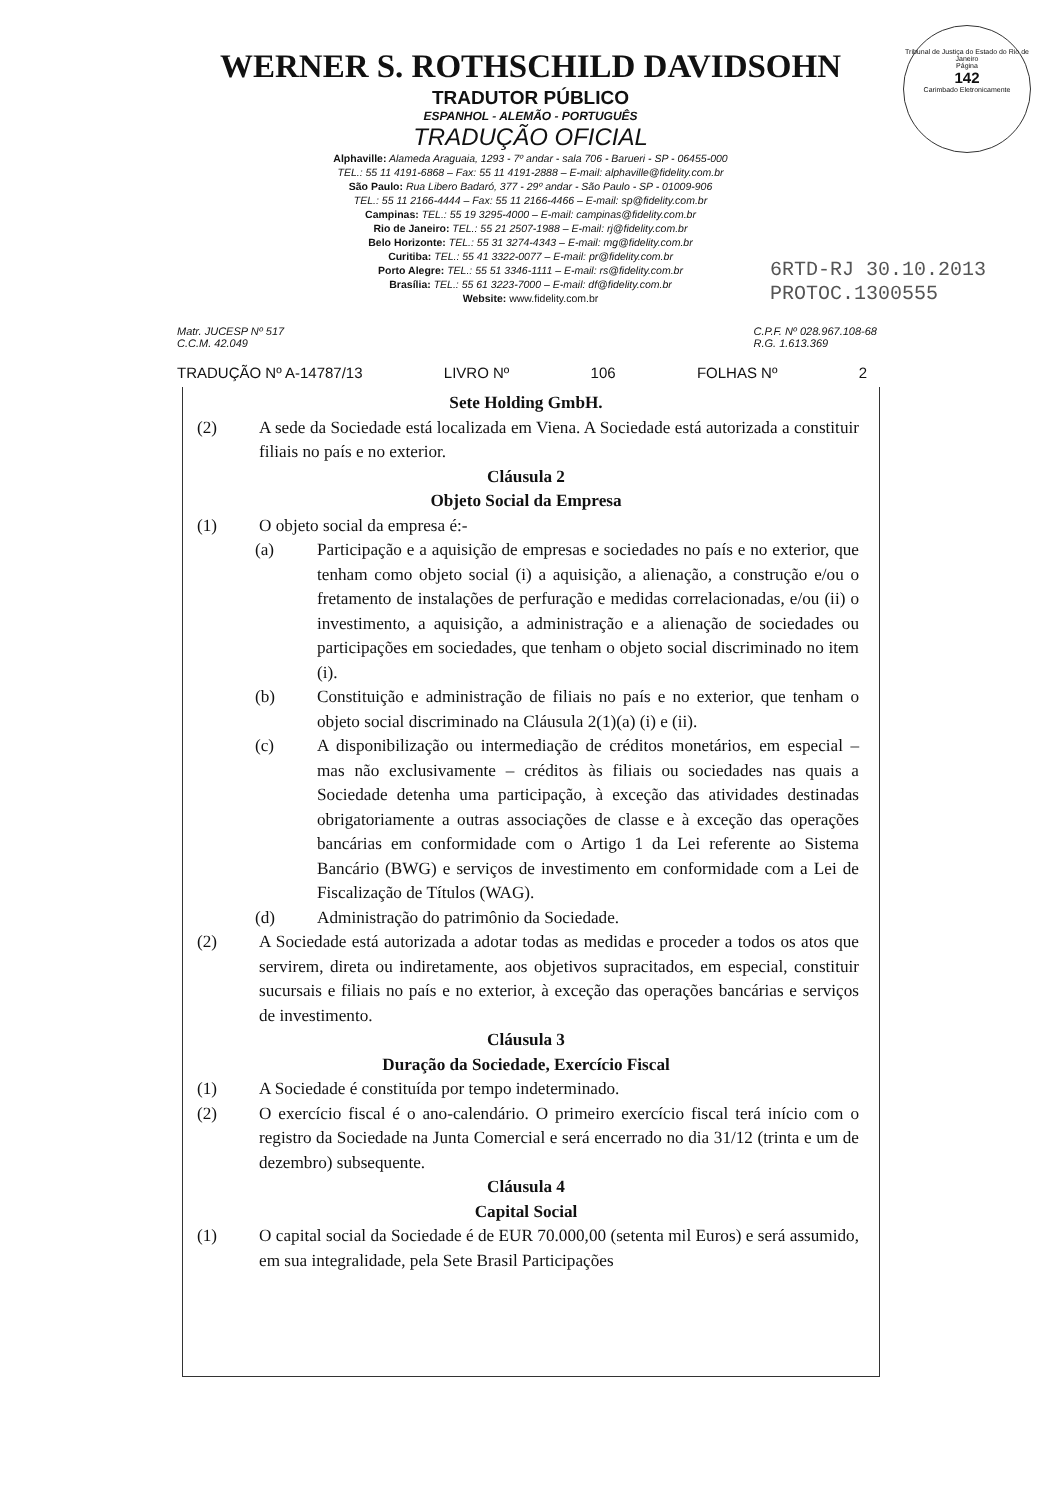Tribunal de Justiça do Estado do Rio de Janeiro
Página
142
Carimbado Eletronicamente
WERNER S. ROTHSCHILD DAVIDSOHN
TRADUTOR PÚBLICO
ESPANHOL - ALEMÃO - PORTUGUÊS
TRADUÇÃO OFICIAL
Alphaville: Alameda Araguaia, 1293 - 7º andar - sala 706 - Barueri - SP - 06455-000
TEL.: 55 11 4191-6868 – Fax: 55 11 4191-2888 – E-mail: alphaville@fidelity.com.br
São Paulo: Rua Libero Badaró, 377 - 29º andar - São Paulo - SP - 01009-906
TEL.: 55 11 2166-4444 – Fax: 55 11 2166-4466 – E-mail: sp@fidelity.com.br
Campinas: TEL.: 55 19 3295-4000 – E-mail: campinas@fidelity.com.br
Rio de Janeiro: TEL.: 55 21 2507-1988 – E-mail: rj@fidelity.com.br
Belo Horizonte: TEL.: 55 31 3274-4343 – E-mail: mg@fidelity.com.br
Curitiba: TEL.: 55 41 3322-0077 – E-mail: pr@fidelity.com.br
Porto Alegre: TEL.: 55 51 3346-1111 – E-mail: rs@fidelity.com.br
Brasília: TEL.: 55 61 3223-7000 – E-mail: df@fidelity.com.br
Website: www.fidelity.com.br
6RTD-RJ 30.10.2013
PROTOC.1300555
Matr. JUCESP Nº 517
C.C.M. 42.049
C.P.F. Nº 028.967.108-68
R.G. 1.613.369
TRADUÇÃO Nº A-14787/13 LIVRO Nº 106 FOLHAS Nº 2
Sete Holding GmbH.
(2) A sede da Sociedade está localizada em Viena. A Sociedade está autorizada a constituir filiais no país e no exterior.
Cláusula 2
Objeto Social da Empresa
(1) O objeto social da empresa é:-
(a) Participação e a aquisição de empresas e sociedades no país e no exterior, que tenham como objeto social (i) a aquisição, a alienação, a construção e/ou o fretamento de instalações de perfuração e medidas correlacionadas, e/ou (ii) o investimento, a aquisição, a administração e a alienação de sociedades ou participações em sociedades, que tenham o objeto social discriminado no item (i).
(b) Constituição e administração de filiais no país e no exterior, que tenham o objeto social discriminado na Cláusula 2(1)(a) (i) e (ii).
(c) A disponibilização ou intermediação de créditos monetários, em especial – mas não exclusivamente – créditos às filiais ou sociedades nas quais a Sociedade detenha uma participação, à exceção das atividades destinadas obrigatoriamente a outras associações de classe e à exceção das operações bancárias em conformidade com o Artigo 1 da Lei referente ao Sistema Bancário (BWG) e serviços de investimento em conformidade com a Lei de Fiscalização de Títulos (WAG).
(d) Administração do patrimônio da Sociedade.
(2) A Sociedade está autorizada a adotar todas as medidas e proceder a todos os atos que servirem, direta ou indiretamente, aos objetivos supracitados, em especial, constituir sucursais e filiais no país e no exterior, à exceção das operações bancárias e serviços de investimento.
Cláusula 3
Duração da Sociedade, Exercício Fiscal
(1) A Sociedade é constituída por tempo indeterminado.
(2) O exercício fiscal é o ano-calendário. O primeiro exercício fiscal terá início com o registro da Sociedade na Junta Comercial e será encerrado no dia 31/12 (trinta e um de dezembro) subsequente.
Cláusula 4
Capital Social
(1) O capital social da Sociedade é de EUR 70.000,00 (setenta mil Euros) e será assumido, em sua integralidade, pela Sete Brasil Participações